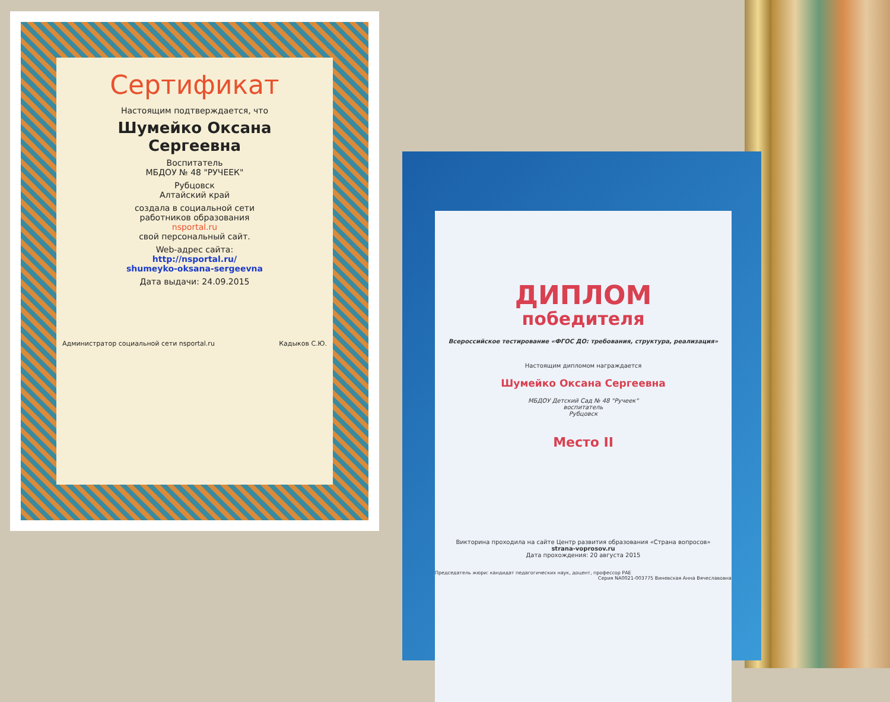Сертификат
Настоящим подтверждается, что
Шумейко Оксана
Сергеевна
Воспитатель
МБДОУ № 48 "РУЧЕЕК"
Рубцовск
Алтайский край
создала в социальной сети
работников образования
nsportal.ru
свой персональный сайт.
Web-адрес сайта:
http://nsportal.ru/
shumeyko-oksana-sergeevna
Дата выдачи: 24.09.2015
Администратор социальной сети nsportal.ru Кадыков С.Ю.
ДИПЛОМ
победителя
Всероссийское тестирование «ФГОС ДО: требования, структура, реализация»
Настоящим дипломом награждается
Шумейко Оксана Сергеевна
МБДОУ Детский Сад № 48 "Ручеек"
воспитатель
Рубцовск
Место II
Викторина проходила на сайте Центр развития образования «Страна вопросов»
strana-voprosov.ru
Дата прохождения: 20 августа 2015
Председатель жюри: кандидат педагогических наук, доцент, профессор РАЕ Серия NA0021-003775 Виневская Анна Вячеславовна